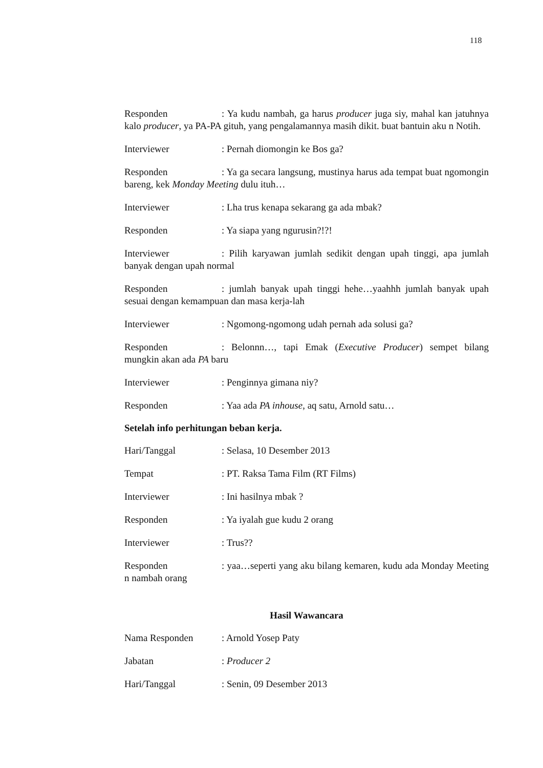118
Responden: Ya kudu nambah, ga harus producer juga siy, mahal kan jatuhnya kalo producer, ya PA-PA gituh, yang pengalamannya masih dikit. buat bantuin aku n Notih.
Interviewer: Pernah diomongin ke Bos ga?
Responden: Ya ga secara langsung, mustinya harus ada tempat buat ngomongin bareng, kek Monday Meeting dulu ituh…
Interviewer: Lha trus kenapa sekarang ga ada mbak?
Responden: Ya siapa yang ngurusin?!?!
Interviewer: Pilih karyawan jumlah sedikit dengan upah tinggi, apa jumlah banyak dengan upah normal
Responden: jumlah banyak upah tinggi hehe…yaahhh jumlah banyak upah sesuai dengan kemampuan dan masa kerja-lah
Interviewer: Ngomong-ngomong udah pernah ada solusi ga?
Responden: Belonnn…, tapi Emak (Executive Producer) sempet bilang mungkin akan ada PA baru
Interviewer: Penginnya gimana niy?
Responden: Yaa ada PA inhouse, aq satu, Arnold satu…
Setelah info perhitungan beban kerja.
Hari/Tanggal: Selasa, 10 Desember 2013
Tempat: PT. Raksa Tama Film (RT Films)
Interviewer: Ini hasilnya mbak ?
Responden: Ya iyalah gue kudu 2 orang
Interviewer: Trus??
Responden: yaa…seperti yang aku bilang kemaren, kudu ada Monday Meeting n nambah orang
Hasil Wawancara
Nama Responden: Arnold Yosep Paty
Jabatan: Producer 2
Hari/Tanggal: Senin, 09 Desember 2013